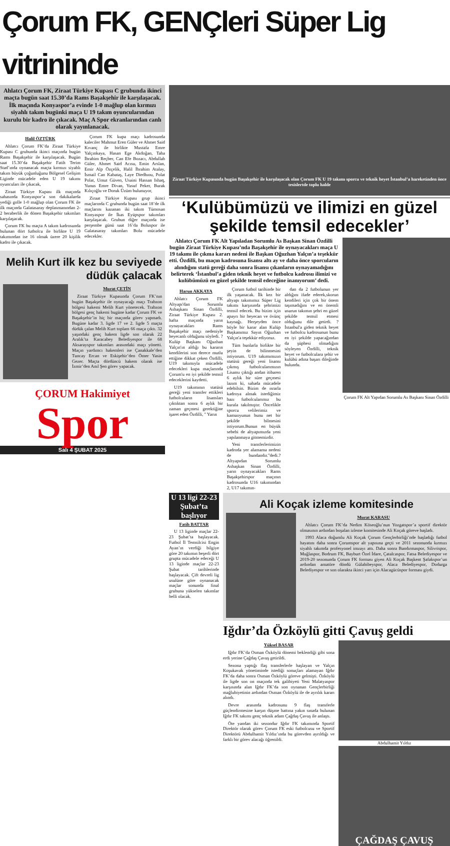Çorum FK, GENÇleri Süper Lig vitrininde
Ahlatcı Çorum FK, Ziraat Türkiye Kupası C grubunda ikinci maçta bugün saat 15.30’da Rams Başakşehir ile karşılaşacak. İlk maçında Konyaspor’a evinde 1-0 mağlup olan kırmızı siyahlı takım bugünki maça U 19 takım oyuncularından kurulu bir kadro ile çıkacak. Maç A Spor ekranlarından canlı olarak yayınlanacak.
Halil ÖZTÜRK
Ahlatcı Çorum FK’da Ziraat Türkiye Kupası C grubunda ikinci maçında bugün Rams Başakşehir ile karşılaşacak. Bugün saat 15.30’da Başakşehir Fatih Terim Stad’ında oynanacak maçta kırmızı siyahlı takım büyük çoğunluğunu Bölgesel Gelişim Liginde mücadele eden U 19 takımı oyuncuları ile çıkacak,
Ziraat Türkiye Kupası ilk maçında sahasında Konyaspor’a son dakikalarda yediği golle 1-0 mağlup olan Çorum FK ile ilk maçında Galatasaray deplasmanından 2-2 beraberlik ile dönen Başakşehir takımları karşılaşacak.
Çorum FK bu maçta A takım kadrosunda bulunan dört futbolcu ile birlikte U 19 takımından ise 16 olmak üzere 20 kişilik kadro ile çıkacak.
Çorum FK kupa maçı kadrosunda kaleciler Mahmut Eren Güler ve Ahmet Said Kıvanç ile birlikte Mustafa Emre Yalçınkaya, Hasan Ege Akdoğan, Taha İbrahim Reçber, Can Efe Bozacı, Abdullah Güler, Ahmet Said Acısu, Emin Arslan, Emir Alp Özçelik, Halil İbrahim Atalay, İsmail Can Kabataş, Laye Diedhıou, Polat Polat, Umut Güven, Usaini Hassan Ishaq, Yunus Emre Divan, Yusuf Peker, Burak Kılıçoğlu ve Doruk Üzüm bulunuyor,
Ziraat Türkiye Kupası grup ikinci maçlarında C grubunda bugün saat 18’de ilk maçlarını kazanan iki takım Tümosan Konyaspor ile İkas Eyüpspor takımları karşılaşacak. Grubun diğer maçında ise perşembe günü saat 16’da Boluspor ile Galatasaray takımları Bolu mücadele edecekler.
Melih Kurt ilk kez bu seviyede düdük çalacak
Murat ÇETİN
Ziraat Türkiye Kupasında Çorum FK’nın bugün Başakşehir ile oynayacağı maçı Trabzon bölgesi hakemi Melih Kurt yönetecek. Trabzon bölgesi genç hakemi bugüne kadar Çorum FK ve Başakşehir’in hiç bir maçında görev yapmadı. Bugüne kadar 3. ligde 17 ve 2. ligde 5 maçta düdük çalan Melih Kurt toplam 66 maça çıktı. 32 yaşındaki genç hakem ligde son olarak 22 Aralık’ta Karacabey Belediyespor ile 68 Aksarayspor takımları arasındaki maçı yönetti. Maçın yardımcı hakemleri ise Çanakkale’den Tuncay Ercan ve Eskişehir’den Ömer Yasin Gezer. Maçta dördüncü hakem olarak ise İzmir’den Anıl Şen görev yapacak.
ÇORUM Hakimiyet
Spor
Salı 4 ŞUBAT 2025
Ziraat Türkiye Kupasında bugün Başakşehir ile karşılaşacak olan Çorum FK U 19 takımı sporcu ve teknik heyet İstanbul’a hareketinden önce tesislertde toplu halde
‘Kulübümüzü ve ilimizi en güzel şekilde temsil edecekler’
Ahlatcı Çorum FK Alt Yapıladan Sorumlu As Başkan Sinan Özdilli bugün Ziraat Türkiye Kupası’nda Başakşehir ile oynayacakları maça U 19 takımı ile çıkma kararı nedeni ile Başkan Oğuzhan Yalçın’a teşekkür etti. Özdilli, bu maçın kadrosuna lisansı altı ay ve daha önce sporcuların alındığını statü gereği daha sonra lisansı çıkanların oynayamadığını belirterek ‘İstanbul’a giden teknik heyet ve futbolcu kadrosu ilimizi ve kulübümüzü en güzel şekilde temsil edeceğine inanıyorum’ dedi.
Harun AKKAYA
Ahlatcı Çorum FK Altyapı'dan Sorumlu Asbaşkanı Sinan Özdilli, Ziraat Türkiye Kupası 2. hafta maçında yarın oynayacakları Rams Başakşehir maçı nedeniyle heyecanlı olduğunu söyledi. ?Kulüp Başkanı Oğuzhan Yalçın'ın aldığı bu kararın kendilerini son derece mutlu ettiğine dikkat çeken Özdilli, U19 takımıyla mücadele edecekleri kupa maçlarında Çorum'u en iyi şekilde temsil edeceklerini kaydetti.
U19 takımının statüsü gereği yeni transfer ettikleri futbolcuların lisansları çıktıktan sonra 6 aylık bir zaman geçmesi gerektiğine işaret eden Özdilli, " Yarın
Çorum futbol tarihinde bir ilk yaşanacak. İlk kez bir altyapı takımımız Süper Lig takımı karşısında şehrimizi temsil edecek. Bu bizim için apayrı bir heyecan ve övünç kaynağı. Herşeyden önce böyle bir karar alan Kulüp Başkanımız Sayın Oğuzhan Yalçın'a teşekkür ediyoruz.
Tüm bunlarla birlikte bir şeyin de bilinmesini istiyorum. U19 takımımızın statüsü gereği yeni lisansı çıkmış futbolcularımızın Lisansı çıktığı andan itibaren 6 aylık bir süre geçmesi lazım ki, sahada mücadele edebilsin. Bizim de ısrarla kadroya almak istediğimiz bazı futbolcularımız bu kurala takılmıştır. Öncelikle sporcu velilerimiz ve kamuoyunun bunu net bir şekilde bilmesini istiyorum.Bunun en büyük sebebi de altyapımızda yeni yapılanmaya gitmemizdir.
Yeni transferlerimizin kadroda yer alamama nedeni de bundandır."dedi.?Altyapıdan Sorumlu Asbaşkan Sinan Özdilli, yarın oynayacakları Rams Başakşehirspor maçının kadrosunda U16 takımından 2, U17 takımın-
dan da 2 futbolunun yer aldığını ifade ederek,skorun kendileri için çok bir önem taşımadığını ve en önemli usurun takımın şehri en güzel şekilde temsil etmesi olduğunu dile getirdi. ?İstanbul'a giden teknik heyet ve futbolcu kadrosunun bunu en iyi şekilde yapacağından da şüphesi olmadığını söyleyen Özdilli, teknik heyet ve futbolculara şehir ve kulübü adına başarı dileğinde bulundu.
Çorum FK Alt Yapıdan Sorumlu As Başkanı Sinan Özdilli
U 13 ligi 22-23 Şubat’ta başlıyor
Fatih BATTAR
U 13 liginde maçlar 22-23 Şubat’ta başlayacak. Futbol İl Temsilcisi Engin Ayan’ın verdiği bilgiye göre 20 takımın beşerli dört grupta mücadele edeceği U 13 liginde maçlar 22-23 Şubat tarihlerinde başlayacak. Çift devreli lig usulüne göre oynanacak maçlar sonunda final grubuna yükselen takımlar belli olacak.
Ali Koçak izleme komitesinde
Murat KARASU
Ahlatcı Çorum FK’da Nedim Köseoğlu’nun Yozgatspor’a sportif direktör olmasının ardından boşalan izleme komitesinde Ali Koçak göreve başladı.
1993 Alaca doğumlu Ali Koçak Çorum Gençlerbirliği’nde başladığı futbol hayatını daha sonra Çorumspor alt yapısına geçti ve 2011 sezonunda kırmızı siyahlı takımda profesyonel imzayı attı. Daha sonra Bandırmaspor, Silivrispor, Muğlaspor, Bodrum FK, Bayburt Özel İdare, Çatalcaspor, Fatsa Belediyespor ve 2019-20 sezonunda Çorum FK forması giyen Ali Koçak Başkent Şafakspor’un ardından amatöre döndü Gülabibeyspor, Alaca Belediyespor, Dodurga Belediyespor ve son olarakta ikinci yarı için Alacagücüspor forması giydi.
Iğdır’da Özköylü gitti Çavuş geldi
Yüksel BASAR
Iğdır FK’da Osman Özköylü dönemi beklendiği gibi sona erdi yerine Çağdaş Çavuş getirildi.
Sezona yaptığı flaş transferlerle başlayan ve Yalçın Koşukavak yönetiminde istediği sonuçları alamayan Iğdır FK’da daha sonra Osman Özköylü göreve gelmişti. Özköylü ile ligde son on maçında tek galibiyeti Yeni Malatyaspor karşısında alan Iğdır FK’da son oynanan Gençlerbirliği mağlubiyetinin ardından Osman Özköylü ile de ayrılık kararı alındı.
Devre arasında kadrosunu 9 flaş transferle güçlendirmesine karşın düşme hattına yakın sınada bulunan Iğdır FK takımı genç teknik adam Çağdaş Çavuş ile anlaştı.
Öte yandan iki sezondur Iğdır FK takımında Sportif Direktör olarak görev Çorum FK eski futbolcusu ve Sportif Direktörü Abdulhamit Yıldız’ında bu görevden ayrıldığı ve farklı bir görev alacağı öğrenildi.
Abdulhamit Yıldız
ÇAĞDAŞ ÇAVUŞ